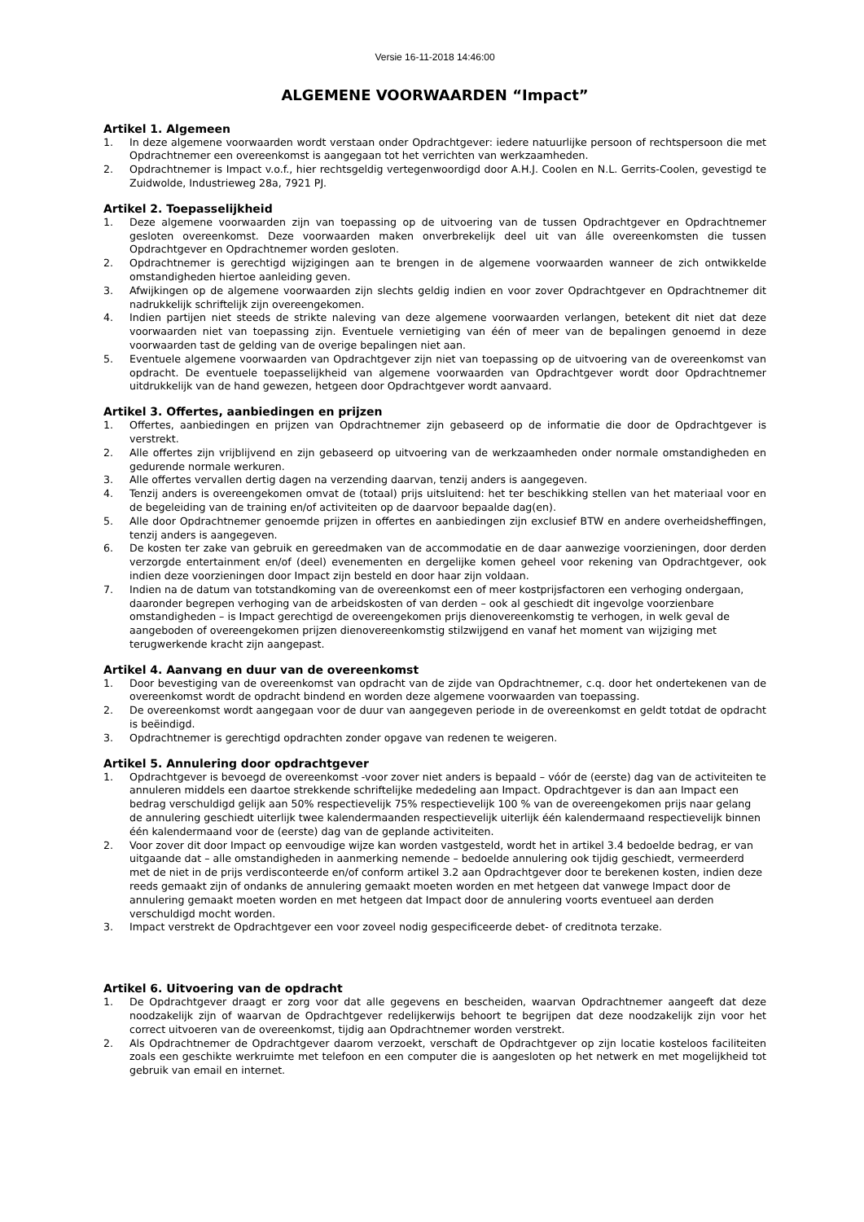Versie 16-11-2018 14:46:00
ALGEMENE VOORWAARDEN “Impact”
Artikel 1. Algemeen
1. In deze algemene voorwaarden wordt verstaan onder Opdrachtgever: iedere natuurlijke persoon of rechtspersoon die met Opdrachtnemer een overeenkomst is aangegaan tot het verrichten van werkzaamheden.
2. Opdrachtnemer is Impact v.o.f., hier rechtsgeldig vertegenwoordigd door A.H.J. Coolen en N.L. Gerrits-Coolen, gevestigd te Zuidwolde, Industrieweg 28a, 7921 PJ.
Artikel 2. Toepasselijkheid
1. Deze algemene voorwaarden zijn van toepassing op de uitvoering van de tussen Opdrachtgever en Opdrachtnemer gesloten overeenkomst. Deze voorwaarden maken onverbrekelijk deel uit van álle overeenkomsten die tussen Opdrachtgever en Opdrachtnemer worden gesloten.
2. Opdrachtnemer is gerechtigd wijzigingen aan te brengen in de algemene voorwaarden wanneer de zich ontwikkelde omstandigheden hiertoe aanleiding geven.
3. Afwijkingen op de algemene voorwaarden zijn slechts geldig indien en voor zover Opdrachtgever en Opdrachtnemer dit nadrukkelijk schriftelijk zijn overeengekomen.
4. Indien partijen niet steeds de strikte naleving van deze algemene voorwaarden verlangen, betekent dit niet dat deze voorwaarden niet van toepassing zijn. Eventuele vernietiging van één of meer van de bepalingen genoemd in deze voorwaarden tast de gelding van de overige bepalingen niet aan.
5. Eventuele algemene voorwaarden van Opdrachtgever zijn niet van toepassing op de uitvoering van de overeenkomst van opdracht. De eventuele toepasselijkheid van algemene voorwaarden van Opdrachtgever wordt door Opdrachtnemer uitdrukkelijk van de hand gewezen, hetgeen door Opdrachtgever wordt aanvaard.
Artikel 3. Offertes, aanbiedingen en prijzen
1. Offertes, aanbiedingen en prijzen van Opdrachtnemer zijn gebaseerd op de informatie die door de Opdrachtgever is verstrekt.
2. Alle offertes zijn vrijblijvend en zijn gebaseerd op uitvoering van de werkzaamheden onder normale omstandigheden en gedurende normale werkuren.
3. Alle offertes vervallen dertig dagen na verzending daarvan, tenzij anders is aangegeven.
4. Tenzij anders is overeengekomen omvat de (totaal) prijs uitsluitend: het ter beschikking stellen van het materiaal voor en de begeleiding van de training en/of activiteiten op de daarvoor bepaalde dag(en).
5. Alle door Opdrachtnemer genoemde prijzen in offertes en aanbiedingen zijn exclusief BTW en andere overheidsheffingen, tenzij anders is aangegeven.
6. De kosten ter zake van gebruik en gereedmaken van de accommodatie en de daar aanwezige voorzieningen, door derden verzorgde entertainment en/of (deel) evenementen en dergelijke komen geheel voor rekening van Opdrachtgever, ook indien deze voorzieningen door Impact zijn besteld en door haar zijn voldaan.
7. Indien na de datum van totstandkoming van de overeenkomst een of meer kostprijsfactoren een verhoging ondergaan, daaronder begrepen verhoging van de arbeidskosten of van derden – ook al geschiedt dit ingevolge voorzienbare omstandigheden – is Impact gerechtigd de overeengekomen prijs dienovereenkomstig te verhogen, in welk geval de aangeboden of overeengekomen prijzen dienovereenkomstig stilzwijgend en vanaf het moment van wijziging met terugwerkende kracht zijn aangepast.
Artikel 4. Aanvang en duur van de overeenkomst
1. Door bevestiging van de overeenkomst van opdracht van de zijde van Opdrachtnemer, c.q. door het ondertekenen van de overeenkomst wordt de opdracht bindend en worden deze algemene voorwaarden van toepassing.
2. De overeenkomst wordt aangegaan voor de duur van aangegeven periode in de overeenkomst en geldt totdat de opdracht is beëindigd.
3. Opdrachtnemer is gerechtigd opdrachten zonder opgave van redenen te weigeren.
Artikel 5. Annulering door opdrachtgever
1. Opdrachtgever is bevoegd de overeenkomst -voor zover niet anders is bepaald – vóór de (eerste) dag van de activiteiten te annuleren middels een daartoe strekkende schriftelijke mededeling aan Impact. Opdrachtgever is dan aan Impact een bedrag verschuldigd gelijk aan 50% respectievelijk 75% respectievelijk 100 % van de overeengekomen prijs naar gelang de annulering geschiedt uiterlijk twee kalendermaanden respectievelijk uiterlijk één kalendermaand respectievelijk binnen één kalendermaand voor de (eerste) dag van de geplande activiteiten.
2. Voor zover dit door Impact op eenvoudige wijze kan worden vastgesteld, wordt het in artikel 3.4 bedoelde bedrag, er van uitgaande dat – alle omstandigheden in aanmerking nemende – bedoelde annulering ook tijdig geschiedt, vermeerderd met de niet in de prijs verdisconteerde en/of conform artikel 3.2 aan Opdrachtgever door te berekenen kosten, indien deze reeds gemaakt zijn of ondanks de annulering gemaakt moeten worden en met hetgeen dat vanwege Impact door de annulering gemaakt moeten worden en met hetgeen dat Impact door de annulering voorts eventueel aan derden verschuldigd mocht worden.
3. Impact verstrekt de Opdrachtgever een voor zoveel nodig gespecificeerde debet- of creditnota terzake.
Artikel 6. Uitvoering van de opdracht
1. De Opdrachtgever draagt er zorg voor dat alle gegevens en bescheiden, waarvan Opdrachtnemer aangeeft dat deze noodzakelijk zijn of waarvan de Opdrachtgever redelijkerwijs behoort te begrijpen dat deze noodzakelijk zijn voor het correct uitvoeren van de overeenkomst, tijdig aan Opdrachtnemer worden verstrekt.
2. Als Opdrachtnemer de Opdrachtgever daarom verzoekt, verschaft de Opdrachtgever op zijn locatie kosteloos faciliteiten zoals een geschikte werkruimte met telefoon en een computer die is aangesloten op het netwerk en met mogelijkheid tot gebruik van email en internet.